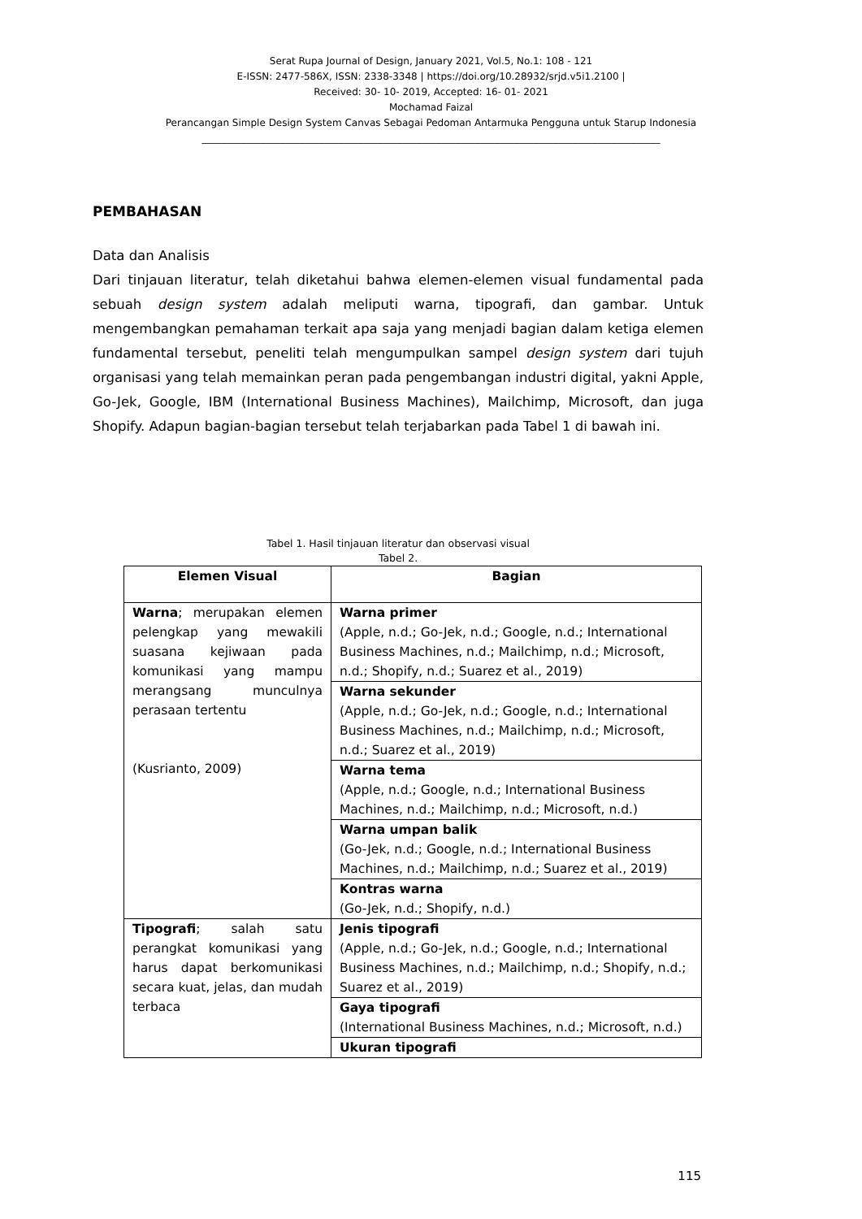Serat Rupa Journal of Design, January 2021, Vol.5, No.1: 108 - 121
E-ISSN: 2477-586X, ISSN: 2338-3348 | https://doi.org/10.28932/srjd.v5i1.2100 |
Received: 30- 10- 2019, Accepted: 16- 01- 2021
Mochamad Faizal
Perancangan Simple Design System Canvas Sebagai Pedoman Antarmuka Pengguna untuk Starup Indonesia
______________________________________________________________________________________________
PEMBAHASAN
Data dan Analisis
Dari tinjauan literatur, telah diketahui bahwa elemen-elemen visual fundamental pada sebuah design system adalah meliputi warna, tipografi, dan gambar. Untuk mengembangkan pemahaman terkait apa saja yang menjadi bagian dalam ketiga elemen fundamental tersebut, peneliti telah mengumpulkan sampel design system dari tujuh organisasi yang telah memainkan peran pada pengembangan industri digital, yakni Apple, Go-Jek, Google, IBM (International Business Machines), Mailchimp, Microsoft, dan juga Shopify. Adapun bagian-bagian tersebut telah terjabarkan pada Tabel 1 di bawah ini.
Tabel 1. Hasil tinjauan literatur dan observasi visual
Tabel 2.
| Elemen Visual | Bagian |
| --- | --- |
| Warna ; merupakan elemen pelengkap yang mewakili suasana kejiwaan pada komunikasi yang mampu merangsang munculnya perasaan tertentu (Kusrianto, 2009) | Warna primer (Apple, n.d.; Go-Jek, n.d.; Google, n.d.; International Business Machines, n.d.; Mailchimp, n.d.; Microsoft, n.d.; Shopify, n.d.; Suarez et al., 2019) |
| | Warna sekunder (Apple, n.d.; Go-Jek, n.d.; Google, n.d.; International Business Machines, n.d.; Mailchimp, n.d.; Microsoft, n.d.; Suarez et al., 2019) |
| | Warna tema (Apple, n.d.; Google, n.d.; International Business Machines, n.d.; Mailchimp, n.d.; Microsoft, n.d.) |
| | Warna umpan balik (Go-Jek, n.d.; Google, n.d.; International Business Machines, n.d.; Mailchimp, n.d.; Suarez et al., 2019) |
| | Kontras warna (Go-Jek, n.d.; Shopify, n.d.) |
| Tipografi ; salah satu perangkat komunikasi yang harus dapat berkomunikasi secara kuat, jelas, dan mudah terbaca | Jenis tipografi (Apple, n.d.; Go-Jek, n.d.; Google, n.d.; International Business Machines, n.d.; Mailchimp, n.d.; Shopify, n.d.; Suarez et al., 2019) |
| | Gaya tipografi (International Business Machines, n.d.; Microsoft, n.d.) |
| | Ukuran tipografi |
115